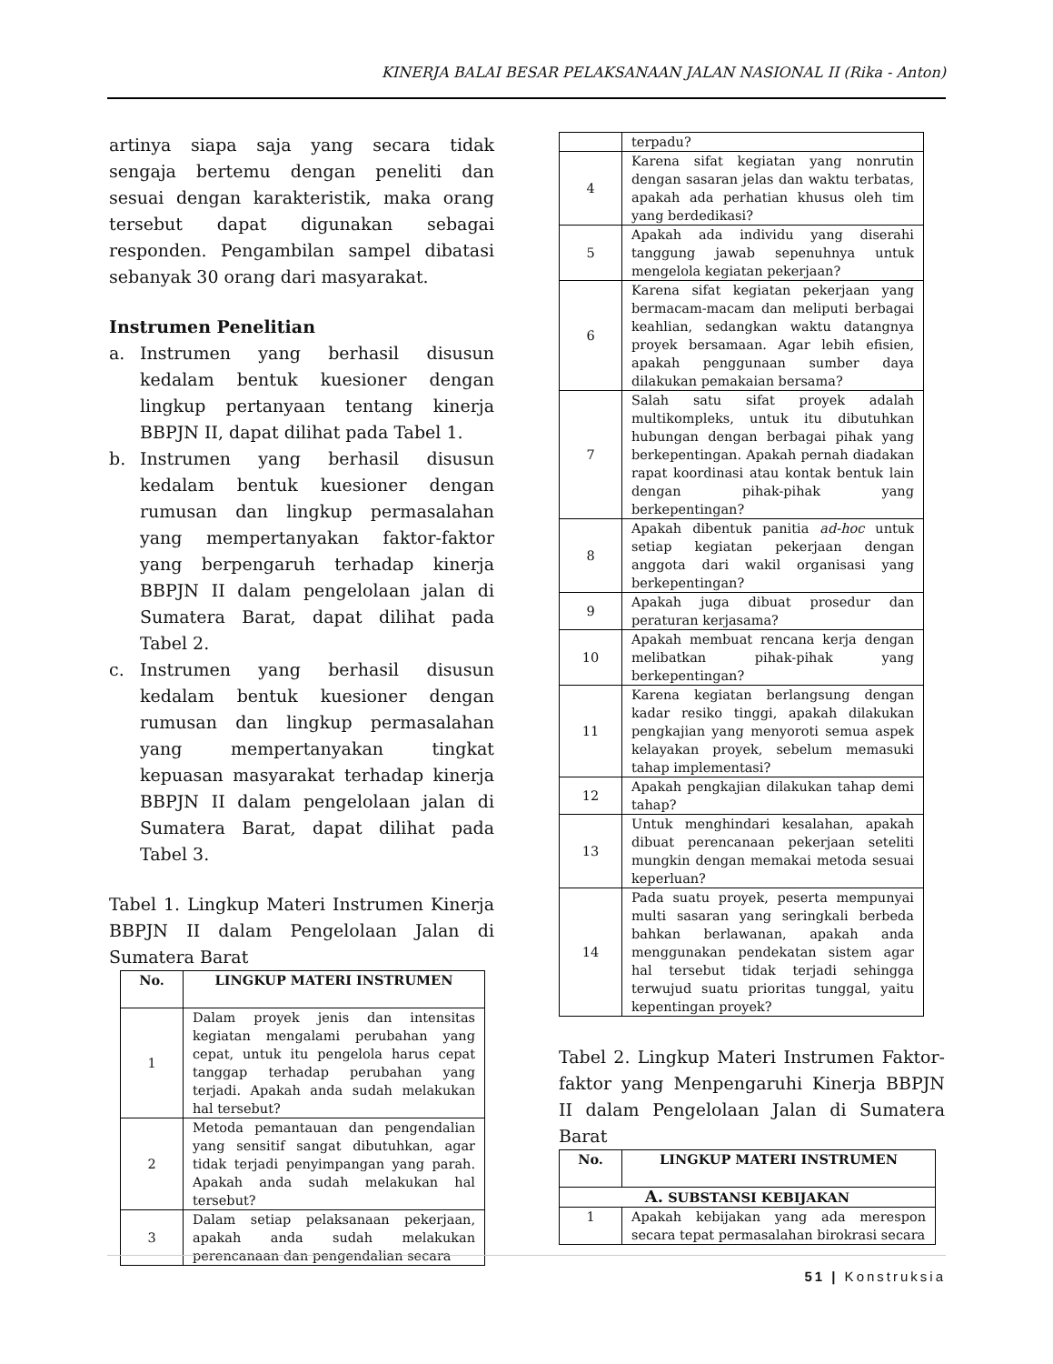KINERJA BALAI BESAR PELAKSANAAN JALAN NASIONAL II (Rika - Anton)
artinya siapa saja yang secara tidak sengaja bertemu dengan peneliti dan sesuai dengan karakteristik, maka orang tersebut dapat digunakan sebagai responden. Pengambilan sampel dibatasi sebanyak 30 orang dari masyarakat.
Instrumen Penelitian
a. Instrumen yang berhasil disusun kedalam bentuk kuesioner dengan lingkup pertanyaan tentang kinerja BBPJN II, dapat dilihat pada Tabel 1.
b. Instrumen yang berhasil disusun kedalam bentuk kuesioner dengan rumusan dan lingkup permasalahan yang mempertanyakan faktor-faktor yang berpengaruh terhadap kinerja BBPJN II dalam pengelolaan jalan di Sumatera Barat, dapat dilihat pada Tabel 2.
c. Instrumen yang berhasil disusun kedalam bentuk kuesioner dengan rumusan dan lingkup permasalahan yang mempertanyakan tingkat kepuasan masyarakat terhadap kinerja BBPJN II dalam pengelolaan jalan di Sumatera Barat, dapat dilihat pada Tabel 3.
Tabel 1. Lingkup Materi Instrumen Kinerja BBPJN II dalam Pengelolaan Jalan di Sumatera Barat
| No. | LINGKUP MATERI INSTRUMEN |
| --- | --- |
| 1 | Dalam proyek jenis dan intensitas kegiatan mengalami perubahan yang cepat, untuk itu pengelola harus cepat tanggap terhadap perubahan yang terjadi. Apakah anda sudah melakukan hal tersebut? |
| 2 | Metoda pemantauan dan pengendalian yang sensitif sangat dibutuhkan, agar tidak terjadi penyimpangan yang parah. Apakah anda sudah melakukan hal tersebut? |
| 3 | Dalam setiap pelaksanaan pekerjaan, apakah anda sudah melakukan perencanaan dan pengendalian secara |
| | terpadu? |
| 4 | Karena sifat kegiatan yang nonrutin dengan sasaran jelas dan waktu terbatas, apakah ada perhatian khusus oleh tim yang berdedikasi? |
| 5 | Apakah ada individu yang diserahi tanggung jawab sepenuhnya untuk mengelola kegiatan pekerjaan? |
| 6 | Karena sifat kegiatan pekerjaan yang bermacam-macam dan meliputi berbagai keahlian, sedangkan waktu datangnya proyek bersamaan. Agar lebih efisien, apakah penggunaan sumber daya dilakukan pemakaian bersama? |
| 7 | Salah satu sifat proyek adalah multikompleks, untuk itu dibutuhkan hubungan dengan berbagai pihak yang berkepentingan. Apakah pernah diadakan rapat koordinasi atau kontak bentuk lain dengan pihak-pihak yang berkepentingan? |
| 8 | Apakah dibentuk panitia ad-hoc untuk setiap kegiatan pekerjaan dengan anggota dari wakil organisasi yang berkepentingan? |
| 9 | Apakah juga dibuat prosedur dan peraturan kerjasama? |
| 10 | Apakah membuat rencana kerja dengan melibatkan pihak-pihak yang berkepentingan? |
| 11 | Karena kegiatan berlangsung dengan kadar resiko tinggi, apakah dilakukan pengkajian yang menyoroti semua aspek kelayakan proyek, sebelum memasuki tahap implementasi? |
| 12 | Apakah pengkajian dilakukan tahap demi tahap? |
| 13 | Untuk menghindari kesalahan, apakah dibuat perencanaan pekerjaan seteliti mungkin dengan memakai metoda sesuai keperluan? |
| 14 | Pada suatu proyek, peserta mempunyai multi sasaran yang seringkali berbeda bahkan berlawanan, apakah anda menggunakan pendekatan sistem agar hal tersebut tidak terjadi sehingga terwujud suatu prioritas tunggal, yaitu kepentingan proyek? |
Tabel 2. Lingkup Materi Instrumen Faktor-faktor yang Menpengaruhi Kinerja BBPJN II dalam Pengelolaan Jalan di Sumatera Barat
| No. | LINGKUP MATERI INSTRUMEN |
| --- | --- |
| A. SUBSTANSI KEBIJAKAN | |
| 1 | Apakah kebijakan yang ada merespon secara tepat permasalahan birokrasi secara |
51 | Konstruksia